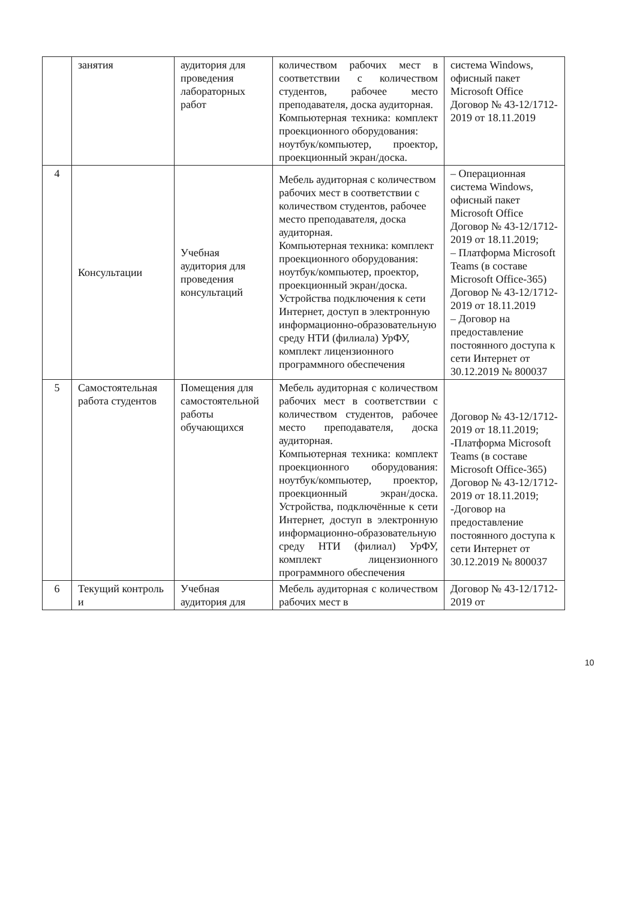| | занятия | аудитория для проведения лабораторных работ | количеством рабочих мест в соответствии с количеством студентов, рабочее место преподавателя, доска аудиторная. Компьютерная техника: комплект проекционного оборудования: ноутбук/компьютер, проектор, проекционный экран/доска. | система Windows, офисный пакет Microsoft Office Договор № 43-12/1712-2019 от 18.11.2019 |
| 4 | Консультации | Учебная аудитория для проведения консультаций | Мебель аудиторная с количеством рабочих мест в соответствии с количеством студентов, рабочее место преподавателя, доска аудиторная. Компьютерная техника: комплект проекционного оборудования: ноутбук/компьютер, проектор, проекционный экран/доска. Устройства подключения к сети Интернет, доступ в электронную информационно-образовательную среду НТИ (филиала) УрФУ, комплект лицензионного программного обеспечения | – Операционная система Windows, офисный пакет Microsoft Office Договор № 43-12/1712-2019 от 18.11.2019; – Платформа Microsoft Teams (в составе Microsoft Office-365) Договор № 43-12/1712-2019 от 18.11.2019 – Договор на предоставление постоянного доступа к сети Интернет от 30.12.2019 № 800037 |
| 5 | Самостоятельная работа студентов | Помещения для самостоятельной работы обучающихся | Мебель аудиторная с количеством рабочих мест в соответствии с количеством студентов, рабочее место преподавателя, доска аудиторная. Компьютерная техника: комплект проекционного оборудования: ноутбук/компьютер, проектор, проекционный экран/доска. Устройства, подключённые к сети Интернет, доступ в электронную информационно-образовательную среду НТИ (филиал) УрФУ, комплект лицензионного программного обеспечения | Договор № 43-12/1712-2019 от 18.11.2019; -Платформа Microsoft Teams (в составе Microsoft Office-365) Договор № 43-12/1712-2019 от 18.11.2019; -Договор на предоставление постоянного доступа к сети Интернет от 30.12.2019 № 800037 |
| 6 | Текущий контроль и | Учебная аудитория для | Мебель аудиторная с количеством рабочих мест в | Договор № 43-12/1712-2019 от |
10